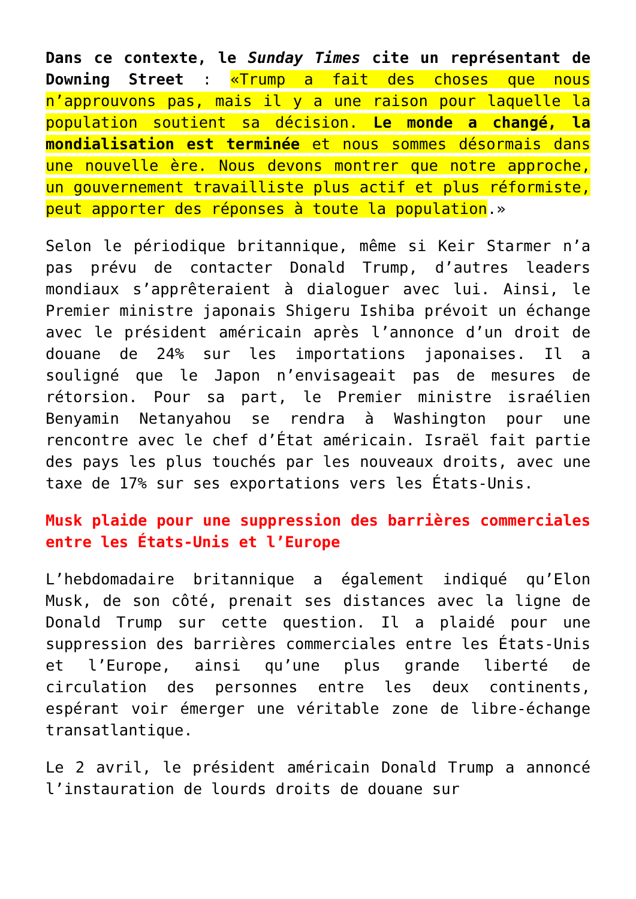Dans ce contexte, le Sunday Times cite un représentant de Downing Street : «Trump a fait des choses que nous n’approuvons pas, mais il y a une raison pour laquelle la population soutient sa décision. Le monde a changé, la mondialisation est terminée et nous sommes désormais dans une nouvelle ère. Nous devons montrer que notre approche, un gouvernement travailliste plus actif et plus réformiste, peut apporter des réponses à toute la population.»
Selon le périodique britannique, même si Keir Starmer n’a pas prévu de contacter Donald Trump, d’autres leaders mondiaux s’apprêteraient à dialoguer avec lui. Ainsi, le Premier ministre japonais Shigeru Ishiba prévoit un échange avec le président américain après l’annonce d’un droit de douane de 24% sur les importations japonaises. Il a souligné que le Japon n’envisageait pas de mesures de rétorsion. Pour sa part, le Premier ministre israélien Benyamin Netanyahou se rendra à Washington pour une rencontre avec le chef d’État américain. Israël fait partie des pays les plus touchés par les nouveaux droits, avec une taxe de 17% sur ses exportations vers les États-Unis.
Musk plaide pour une suppression des barrières commerciales entre les États-Unis et l’Europe
L’hebdomadaire britannique a également indiqué qu’Elon Musk, de son côté, prenait ses distances avec la ligne de Donald Trump sur cette question. Il a plaidé pour une suppression des barrières commerciales entre les États-Unis et l’Europe, ainsi qu’une plus grande liberté de circulation des personnes entre les deux continents, espérant voir émerger une véritable zone de libre-échange transatlantique.
Le 2 avril, le président américain Donald Trump a annoncé l’instauration de lourds droits de douane sur